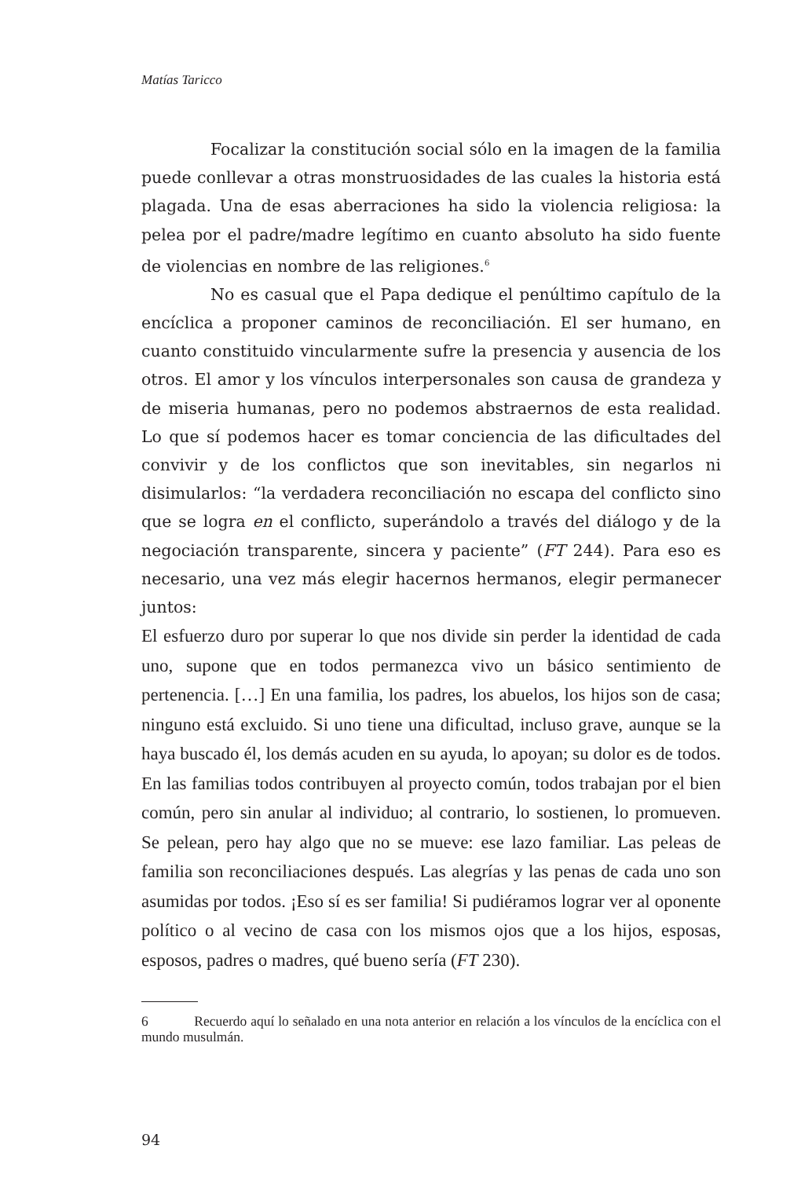Matías Taricco
Focalizar la constitución social sólo en la imagen de la familia puede conllevar a otras monstruosidades de las cuales la historia está plagada. Una de esas aberraciones ha sido la violencia religiosa: la pelea por el padre/madre legítimo en cuanto absoluto ha sido fuente de violencias en nombre de las religiones.<sup>6</sup>
No es casual que el Papa dedique el penúltimo capítulo de la encíclica a proponer caminos de reconciliación. El ser humano, en cuanto constituido vincularmente sufre la presencia y ausencia de los otros. El amor y los vínculos interpersonales son causa de grandeza y de miseria humanas, pero no podemos abstraernos de esta realidad. Lo que sí podemos hacer es tomar conciencia de las dificultades del convivir y de los conflictos que son inevitables, sin negarlos ni disimularlos: “la verdadera reconciliación no escapa del conflicto sino que se logra en el conflicto, superándolo a través del diálogo y de la negociación transparente, sincera y paciente” (FT 244). Para eso es necesario, una vez más elegir hacernos hermanos, elegir permanecer juntos:
El esfuerzo duro por superar lo que nos divide sin perder la identidad de cada uno, supone que en todos permanezca vivo un básico sentimiento de pertenencia. […] En una familia, los padres, los abuelos, los hijos son de casa; ninguno está excluido. Si uno tiene una dificultad, incluso grave, aunque se la haya buscado él, los demás acuden en su ayuda, lo apoyan; su dolor es de todos. En las familias todos contribuyen al proyecto común, todos trabajan por el bien común, pero sin anular al individuo; al contrario, lo sostienen, lo promueven. Se pelean, pero hay algo que no se mueve: ese lazo familiar. Las peleas de familia son reconciliaciones después. Las alegrías y las penas de cada uno son asumidas por todos. ¡Eso sí es ser familia! Si pudiéramos lograr ver al oponente político o al vecino de casa con los mismos ojos que a los hijos, esposas, esposos, padres o madres, qué bueno sería (FT 230).
6 Recuerdo aquí lo señalado en una nota anterior en relación a los vínculos de la encíclica con el mundo musulmán.
94